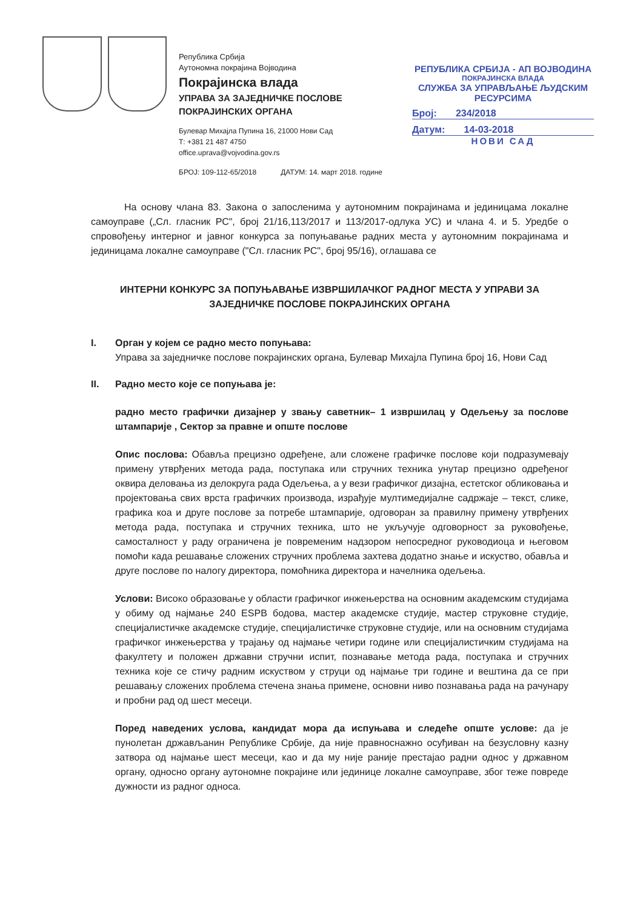Република Србија
Аутономна покрајина Војводина
Покрајинска влада
УПРАВА ЗА ЗАЈЕДНИЧКЕ ПОСЛОВЕ
ПОКРАЈИНСКИХ ОРГАНА
Булевар Михајла Пупина 16, 21000 Нови Сад
Т: +381 21 487 4750
office.uprava@vojvodina.gov.rs
БРОЈ: 109-112-65/2018 ДАТУМ: 14. март 2018. године
РЕПУБЛИКА СРБИЈА - АП ВОЈВОДИНА
ПОКРАЈИНСКА ВЛАДА
СЛУЖБА ЗА УПРАВЉАЊЕ ЉУДСКИМ РЕСУРСИМА
Број: 234/2018
Датум: 14-03-2018
НОВИ САД
На основу члана 83. Закона о запосленима у аутономним покрајинама и јединицама локалне самоуправе („Сл. гласник РС", број 21/16,113/2017 и 113/2017-одлука УС) и члана 4. и 5. Уредбе о спровођењу интерног и јавног конкурса за попуњавање радних места у аутономним покрајинама и јединицама локалне самоуправе ("Сл. гласник РС", број 95/16), оглашава се
ИНТЕРНИ КОНКУРС ЗА ПОПУЊАВАЊЕ ИЗВРШИЛАЧКОГ РАДНОГ МЕСТА У УПРАВИ ЗА ЗАЈЕДНИЧКЕ ПОСЛОВЕ ПОКРАЈИНСКИХ ОРГАНА
I. Орган у којем се радно место попуњава:
Управа за заједничке послове покрајинских органа, Булевар Михајла Пупина број 16, Нови Сад
II. Радно место које се попуњава је:
радно место графички дизајнер у звању саветник– 1 извршилац у Одељењу за послове штампарије , Сектор за правне и опште послове
Опис послова: Обавља прецизно одређене, али сложене графичке послове који подразумевају примену утврђених метода рада, поступака или стручних техника унутар прецизно одређеног оквира деловања из делокруга рада Одељења, а у вези графичког дизајна, естетског обликовања и пројектовања свих врста графичких производа, израђује мултимедијалне садржаје – текст, слике, графика коа и друге послове за потребе штампарије, одговоран за правилну примену утврђених метода рада, поступака и стручних техника, што не укључује одговорност за руковођење, самосталност у раду ограничена је повременим надзором непосредног руководиоца и његовом помоћи када решавање сложених стручних проблема захтева додатно знање и искуство, обавља и друге послове по налогу директора, помоћника директора и начелника одељења.
Услови: Високо образовање у области графичког инжењерства на основним академским студијама у обиму од најмање 240 ESPB бодова, мастер академске студије, мастер струковне студије, специјалистичке академске студије, специјалистичке струковне студије, или на основним студијама графичког инжењерства у трајању од најмање четири године или специјалистичким студијама на факултету и положен државни стручни испит, познавање метода рада, поступака и стручних техника које се стичу радним искуством у струци од најмање три године и вештина да се при решавању сложених проблема стечена знања примене, основни ниво познавања рада на рачунару и пробни рад од шест месеци.
Поред наведених услова, кандидат мора да испуњава и следеће опште услове: да је пунолетан држављанин Републике Србије, да није правноснажно осуђиван на безусловну казну затвора од најмање шест месеци, као и да му није раније престајао радни однос у државном органу, односно органу аутономне покрајине или јединице локалне самоуправе, због теже повреде дужности из радног односа.